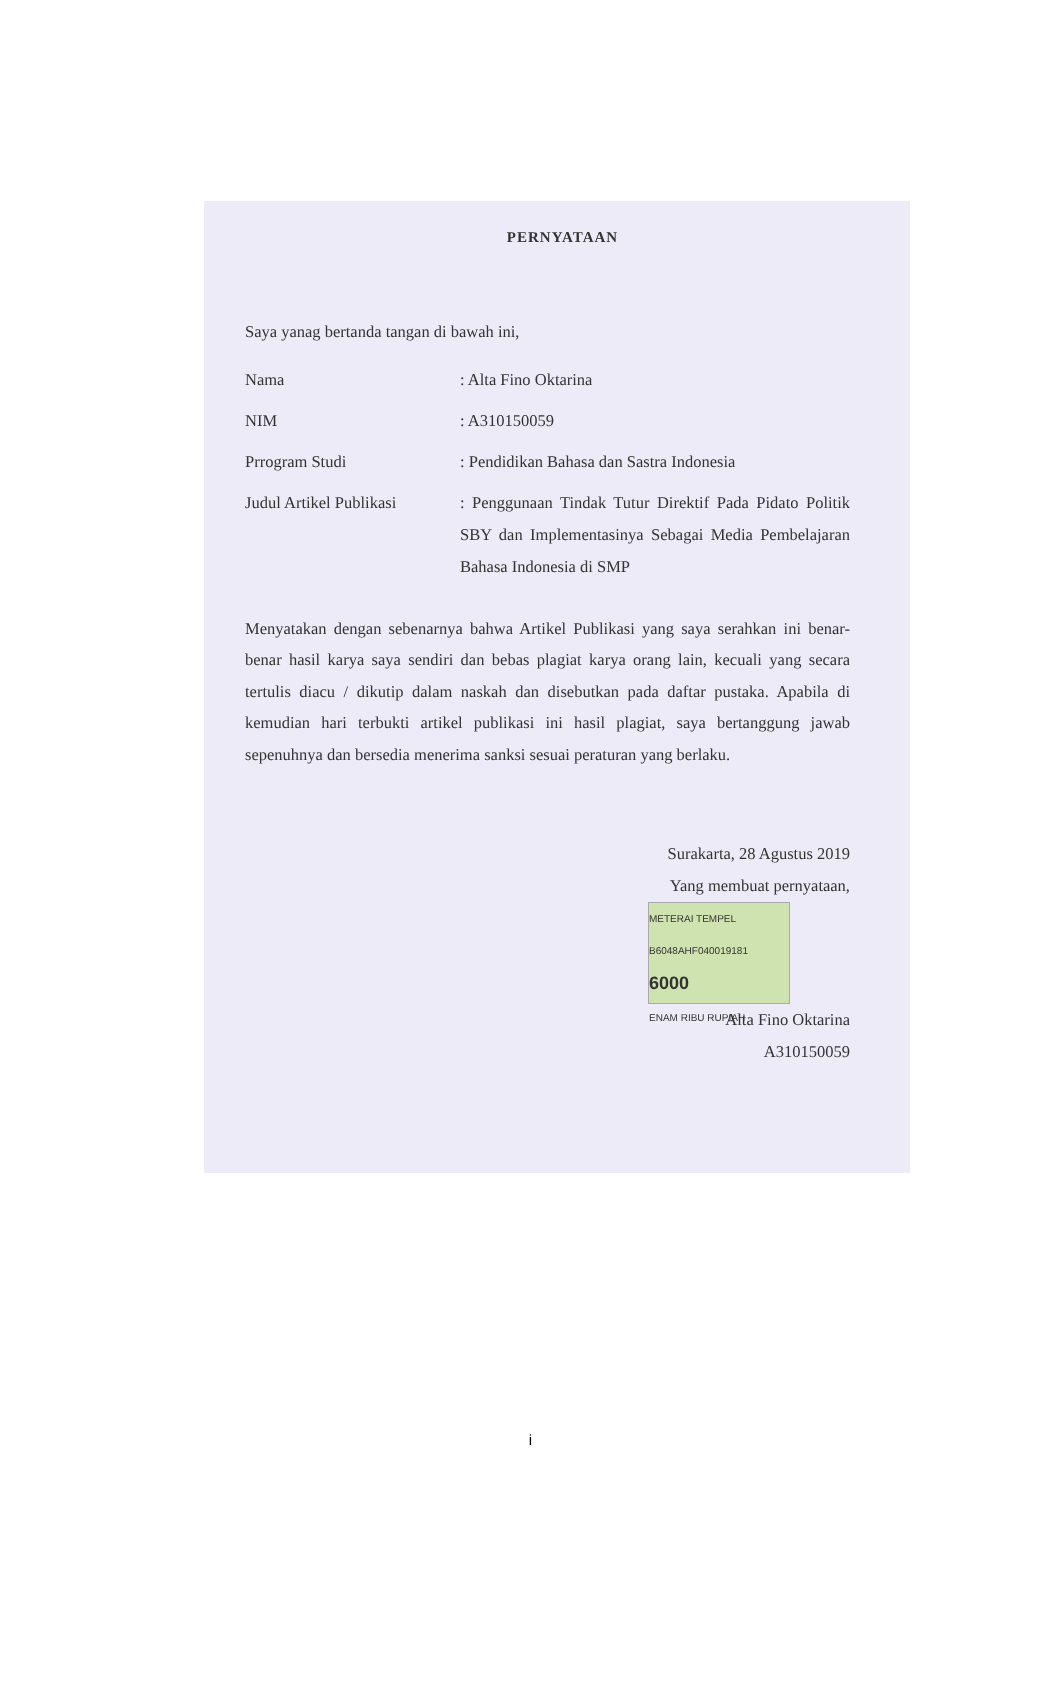PERNYATAAN
Saya yanag bertanda tangan di bawah ini,
Nama : Alta Fino Oktarina
NIM : A310150059
Prrogram Studi : Pendidikan Bahasa dan Sastra Indonesia
Judul Artikel Publikasi
: Penggunaan Tindak Tutur Direktif Pada Pidato Politik SBY dan Implementasinya Sebagai Media Pembelajaran Bahasa Indonesia di SMP
Menyatakan dengan sebenarnya bahwa Artikel Publikasi yang saya serahkan ini benar-benar hasil karya saya sendiri dan bebas plagiat karya orang lain, kecuali yang secara tertulis diacu / dikutip dalam naskah dan disebutkan pada daftar pustaka. Apabila di kemudian hari terbukti artikel publikasi ini hasil plagiat, saya bertanggung jawab sepenuhnya dan bersedia menerima sanksi sesuai peraturan yang berlaku.
Surakarta, 28 Agustus 2019
Yang membuat pernyataan,
METERAI TEMPEL
B6048AHF040019181
6000
ENAM RIBU RUPIAH
Alta Fino Oktarina
A310150059
i